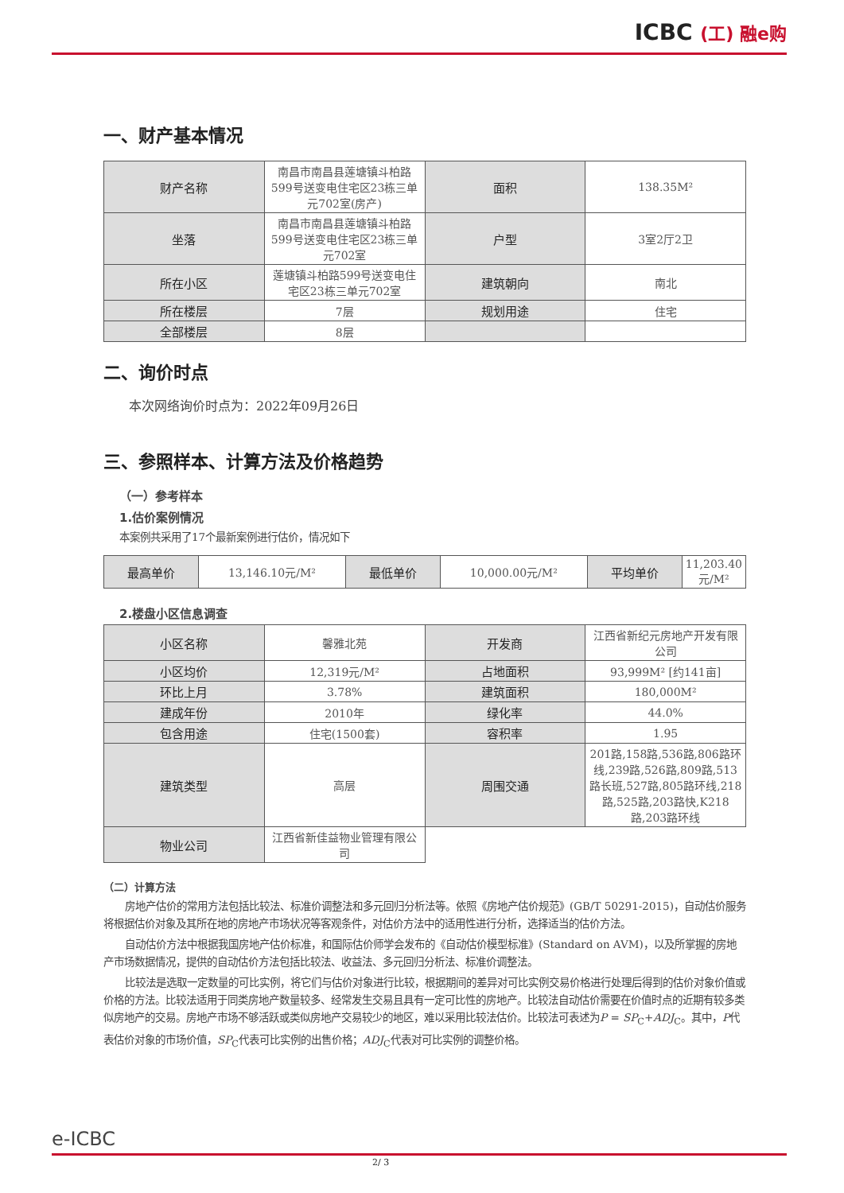ICBC (工) 融e购
一、财产基本情况
| 财产名称 | 南昌市南昌县莲塘镇斗柏路599号送变电住宅区23栋三单元702室(房产) | 面积 | 138.35M² |
| 坐落 | 南昌市南昌县莲塘镇斗柏路599号送变电住宅区23栋三单元702室 | 户型 | 3室2厅2卫 |
| 所在小区 | 莲塘镇斗柏路599号送变电住宅区23栋三单元702室 | 建筑朝向 | 南北 |
| 所在楼层 | 7层 | 规划用途 | 住宅 |
| 全部楼层 | 8层 | | |
二、询价时点
本次网络询价时点为：2022年09月26日
三、参照样本、计算方法及价格趋势
（一）参考样本
1.估价案例情况
本案例共采用了17个最新案例进行估价，情况如下
| 最高单价 | 13,146.10元/M² | 最低单价 | 10,000.00元/M² | 平均单价 | 11,203.40元/M² |
2.楼盘小区信息调查
| 小区名称 | 馨雅北苑 | 开发商 | 江西省新纪元房地产开发有限公司 |
| 小区均价 | 12,319元/M² | 占地面积 | 93,999M² [约141亩] |
| 环比上月 | 3.78% | 建筑面积 | 180,000M² |
| 建成年份 | 2010年 | 绿化率 | 44.0% |
| 包含用途 | 住宅(1500套) | 容积率 | 1.95 |
| 建筑类型 | 高层 | 周围交通 | 201路,158路,536路,806路环线,239路,526路,809路,513路长班,527路,805路环线,218路,525路,203路快,K218路,203路环线 |
| 物业公司 | 江西省新佳益物业管理有限公司 | | |
（二）计算方法
房地产估价的常用方法包括比较法、标准价调整法和多元回归分析法等。依照《房地产估价规范》(GB/T 50291-2015)，自动估价服务将根据估价对象及其所在地的房地产市场状况等客观条件，对估价方法中的适用性进行分析，选择适当的估价方法。
自动估价方法中根据我国房地产估价标准，和国际估价师学会发布的《自动估价模型标准》(Standard on AVM)，以及所掌握的房地产市场数据情况，提供的自动估价方法包括比较法、收益法、多元回归分析法、标准价调整法。
比较法是选取一定数量的可比实例，将它们与估价对象进行比较，根据期间的差异对可比实例交易价格进行处理后得到的估价对象价值或价格的方法。比较法适用于同类房地产数量较多、经常发生交易且具有一定可比性的房地产。比较法自动估价需要在价值时点的近期有较多类似房地产的交易。房地产市场不够活跃或类似房地产交易较少的地区，难以采用比较法估价。比较法可表述为P = SP<sub>C</sub>+ADJ<sub>C</sub>。其中，P代表估价对象的市场价值，SP<sub>C</sub>代表可比实例的出售价格；ADJ<sub>C</sub>代表对可比实例的调整价格。
e-ICBC
2/ 3